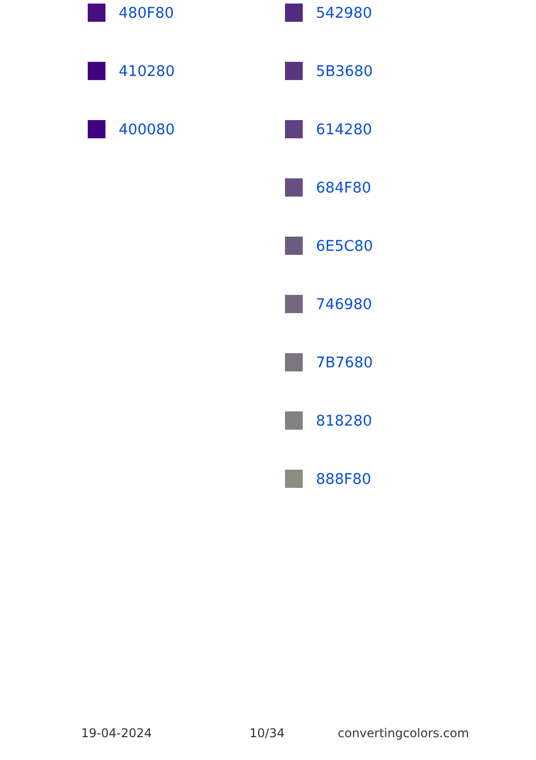480F80
410280
400080
542980
5B3680
614280
684F80
6E5C80
746980
7B7680
818280
888F80
19-04-2024 10/34 convertingcolors.com